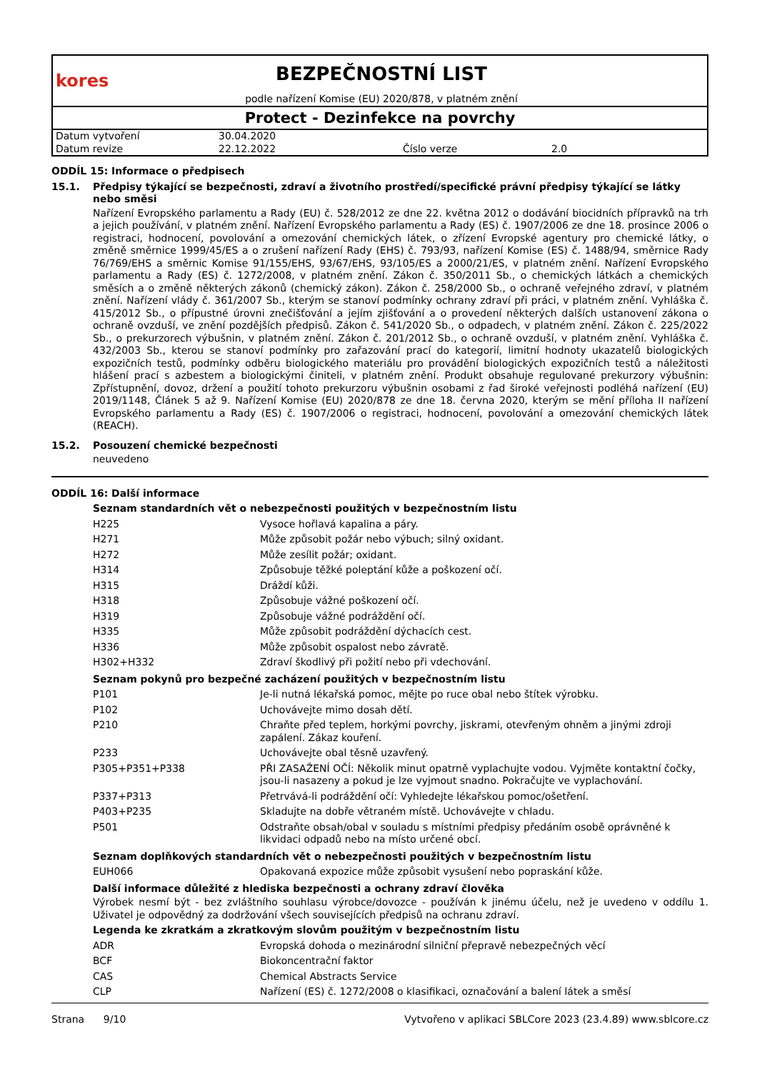kores
BEZPEČNOSTNÍ LIST
podle nařízení Komise (EU) 2020/878, v platném znění
Protect - Dezinfekce na povrchy
| Datum vytvoření | 30.04.2020 | | |
| Datum revize | 22.12.2022 | Číslo verze | 2.0 |
ODDÍL 15: Informace o předpisech
15.1. Předpisy týkající se bezpečnosti, zdraví a životního prostředí/specifické právní předpisy týkající se látky nebo směsi
Nařízení Evropského parlamentu a Rady (EU) č. 528/2012 ze dne 22. května 2012 o dodávání biocidních přípravků na trh a jejich používání, v platném znění. Nařízení Evropského parlamentu a Rady (ES) č. 1907/2006 ze dne 18. prosince 2006 o registraci, hodnocení, povolování a omezování chemických látek, o zřízení Evropské agentury pro chemické látky, o změně směrnice 1999/45/ES a o zrušení nařízení Rady (EHS) č. 793/93, nařízení Komise (ES) č. 1488/94, směrnice Rady 76/769/EHS a směrnic Komise 91/155/EHS, 93/67/EHS, 93/105/ES a 2000/21/ES, v platném znění. Nařízení Evropského parlamentu a Rady (ES) č. 1272/2008, v platném znění. Zákon č. 350/2011 Sb., o chemických látkách a chemických směsích a o změně některých zákonů (chemický zákon). Zákon č. 258/2000 Sb., o ochraně veřejného zdraví, v platném znění. Nařízení vlády č. 361/2007 Sb., kterým se stanoví podmínky ochrany zdraví při práci, v platném znění. Vyhláška č. 415/2012 Sb., o přípustné úrovni znečišťování a jejím zjišťování a o provedení některých dalších ustanovení zákona o ochraně ovzduší, ve znění pozdějších předpisů. Zákon č. 541/2020 Sb., o odpadech, v platném znění. Zákon č. 225/2022 Sb., o prekurzorech výbušnin, v platném znění. Zákon č. 201/2012 Sb., o ochraně ovzduší, v platném znění. Vyhláška č. 432/2003 Sb., kterou se stanoví podmínky pro zařazování prací do kategorií, limitní hodnoty ukazatelů biologických expozičních testů, podmínky odběru biologického materiálu pro provádění biologických expozičních testů a náležitosti hlášení prací s azbestem a biologickými činiteli, v platném znění. Produkt obsahuje regulované prekurzory výbušnin: Zpřístupnění, dovoz, držení a použití tohoto prekurzoru výbušnin osobami z řad široké veřejnosti podléhá nařízení (EU) 2019/1148, Článek 5 až 9. Nařízení Komise (EU) 2020/878 ze dne 18. června 2020, kterým se mění příloha II nařízení Evropského parlamentu a Rady (ES) č. 1907/2006 o registraci, hodnocení, povolování a omezování chemických látek (REACH).
15.2. Posouzení chemické bezpečnosti
neuvedeno
ODDÍL 16: Další informace
Seznam standardních vět o nebezpečnosti použitých v bezpečnostním listu
| H225 | Vysoce hořlavá kapalina a páry. |
| H271 | Může způsobit požár nebo výbuch; silný oxidant. |
| H272 | Může zesílit požár; oxidant. |
| H314 | Způsobuje těžké poleptání kůže a poškození očí. |
| H315 | Dráždí kůži. |
| H318 | Způsobuje vážné poškození očí. |
| H319 | Způsobuje vážné podráždění očí. |
| H335 | Může způsobit podráždění dýchacích cest. |
| H336 | Může způsobit ospalost nebo závratě. |
| H302+H332 | Zdraví škodlivý při požití nebo při vdechování. |
Seznam pokynů pro bezpečné zacházení použitých v bezpečnostním listu
| P101 | Je-li nutná lékařská pomoc, mějte po ruce obal nebo štítek výrobku. |
| P102 | Uchovávejte mimo dosah dětí. |
| P210 | Chraňte před teplem, horkými povrchy, jiskrami, otevřeným ohněm a jinými zdroji zapálení. Zákaz kouření. |
| P233 | Uchovávejte obal těsně uzavřený. |
| P305+P351+P338 | PŘI ZASAŽENÍ OČÍ: Několik minut opatrně vyplachujte vodou. Vyjměte kontaktní čočky, jsou-li nasazeny a pokud je lze vyjmout snadno. Pokračujte ve vyplachování. |
| P337+P313 | Přetrvává-li podráždění očí: Vyhledejte lékařskou pomoc/ošetření. |
| P403+P235 | Skladujte na dobře větraném místě. Uchovávejte v chladu. |
| P501 | Odstraňte obsah/obal v souladu s místními předpisy předáním osobě oprávněné k likvidaci odpadů nebo na místo určené obcí. |
Seznam doplňkových standardních vět o nebezpečnosti použitých v bezpečnostním listu
| EUH066 | Opakovaná expozice může způsobit vysušení nebo popraskání kůže. |
Další informace důležité z hlediska bezpečnosti a ochrany zdraví člověka
Výrobek nesmí být - bez zvláštního souhlasu výrobce/dovozce - používán k jinému účelu, než je uvedeno v oddílu 1. Uživatel je odpovědný za dodržování všech souvisejících předpisů na ochranu zdraví.
Legenda ke zkratkám a zkratkovým slovům použitým v bezpečnostním listu
| ADR | Evropská dohoda o mezinárodní silniční přepravě nebezpečných věcí |
| BCF | Biokoncentrační faktor |
| CAS | Chemical Abstracts Service |
| CLP | Nařízení (ES) č. 1272/2008 o klasifikaci, označování a balení látek a směsí |
Strana 9/10 Vytvořeno v aplikaci SBLCore 2023 (23.4.89) www.sblcore.cz